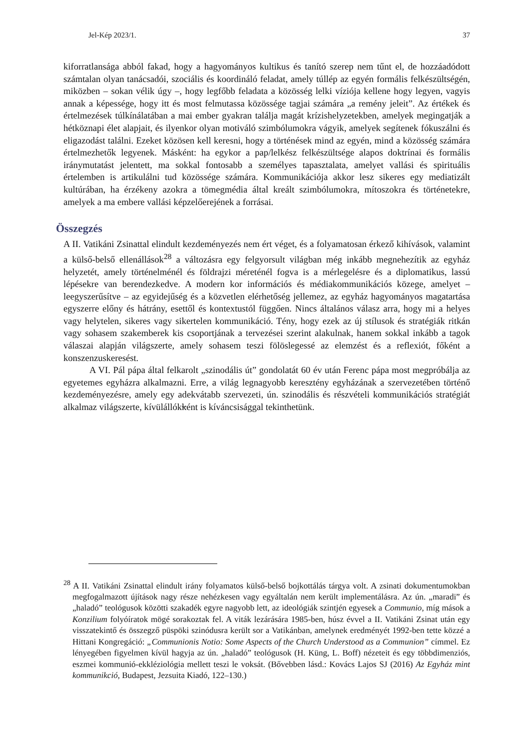Jel-Kép 2023/1. 37
kiforratlansága abból fakad, hogy a hagyományos kultikus és tanító szerep nem tűnt el, de hozzáadódott számtalan olyan tanácsadói, szociális és koordináló feladat, amely túllép az egyén formális felkészültségén, miközben – sokan vélik úgy –, hogy legfőbb feladata a közösség lelki víziója kellene hogy legyen, vagyis annak a képessége, hogy itt és most felmutassa közössége tagjai számára „a remény jeleit”. Az értékek és értelmezések túlkínálatában a mai ember gyakran találja magát krízishelyzetekben, amelyek megingatják a hétköznapi élet alapjait, és ilyenkor olyan motiváló szimbólumokra vágyik, amelyek segítenek fókuszálni és eligazodást találni. Ezeket közösen kell keresni, hogy a történések mind az egyén, mind a közösség számára értelmezhetők legyenek. Másként: ha egykor a pap/lelkész felkészültsége alapos doktrínai és formális iránymutatást jelentett, ma sokkal fontosabb a személyes tapasztalata, amelyet vallási és spirituális értelemben is artikulálni tud közössége számára. Kommunikációja akkor lesz sikeres egy mediatizált kultúrában, ha érzékeny azokra a tömegmédia által kreált szimbólumokra, mítoszokra és történetekre, amelyek a ma embere vallási képzelőerejének a forrásai.
Összegzés
A II. Vatikáni Zsinattal elindult kezdeményezés nem ért véget, és a folyamatosan érkező kihívások, valamint a külső-belső ellenállások<sup>28</sup> a változásra egy felgyorsult világban még inkább megnehezítik az egyház helyzetét, amely történelménél és földrajzi méreténél fogva is a mérlegelésre és a diplomatikus, lassú lépésekre van berendezkedve. A modern kor információs és médiakommunikációs közege, amelyet – leegyszerűsítve – az egyidejűség és a közvetlen elérhetőség jellemez, az egyház hagyományos magatartása egyszerre előny és hátrány, esettől és kontextustól függően. Nincs általános válasz arra, hogy mi a helyes vagy helytelen, sikeres vagy sikertelen kommunikáció. Tény, hogy ezek az új stílusok és stratégiák ritkán vagy sohasem szakemberek kis csoportjának a tervezései szerint alakulnak, hanem sokkal inkább a tagok válaszai alapján világszerte, amely sohasem teszi fölöslegessé az elemzést és a reflexiót, főként a konszenzuskeresést.
A VI. Pál pápa által felkarolt „szinodális út” gondolatát 60 év után Ferenc pápa most megpróbálja az egyetemes egyházra alkalmazni. Erre, a világ legnagyobb keresztény egyházának a szervezetében történő kezdeményezésre, amely egy adekvátabb szervezeti, ún. szinodális és részvételi kommunikációs stratégiát alkalmaz világszerte, kívülállókként is kíváncsisággal tekinthetünk.
<sup>28</sup> A II. Vatikáni Zsinattal elindult irány folyamatos külső-belső bojkottálás tárgya volt. A zsinati dokumentumokban megfogalmazott újítások nagy része nehézkesen vagy egyáltalán nem került implementálásra. Az ún. „maradi” és „haladó” teológusok közötti szakadék egyre nagyobb lett, az ideológiák szintjén egyesek a Communio, míg mások a Konzilium folyóíratok mögé sorakoztak fel. A viták lezárására 1985-ben, húsz évvel a II. Vatikáni Zsinat után egy visszatekintő és összegző püspöki szinódusra került sor a Vatikánban, amelynek eredményét 1992-ben tette közzé a Hittani Kongregáció: „Communionis Notio: Some Aspects of the Church Understood as a Communion” címmel. Ez lényegében figyelmen kívül hagyja az ún. „haladó” teológusok (H. Küng, L. Boff) nézeteit és egy többdimenziós, eszmei kommunió-ekkléziológia mellett teszi le voksát. (Bővebben lásd.: Kovács Lajos SJ (2016) Az Egyház mint kommunikció, Budapest, Jezsuita Kiadó, 122–130.)